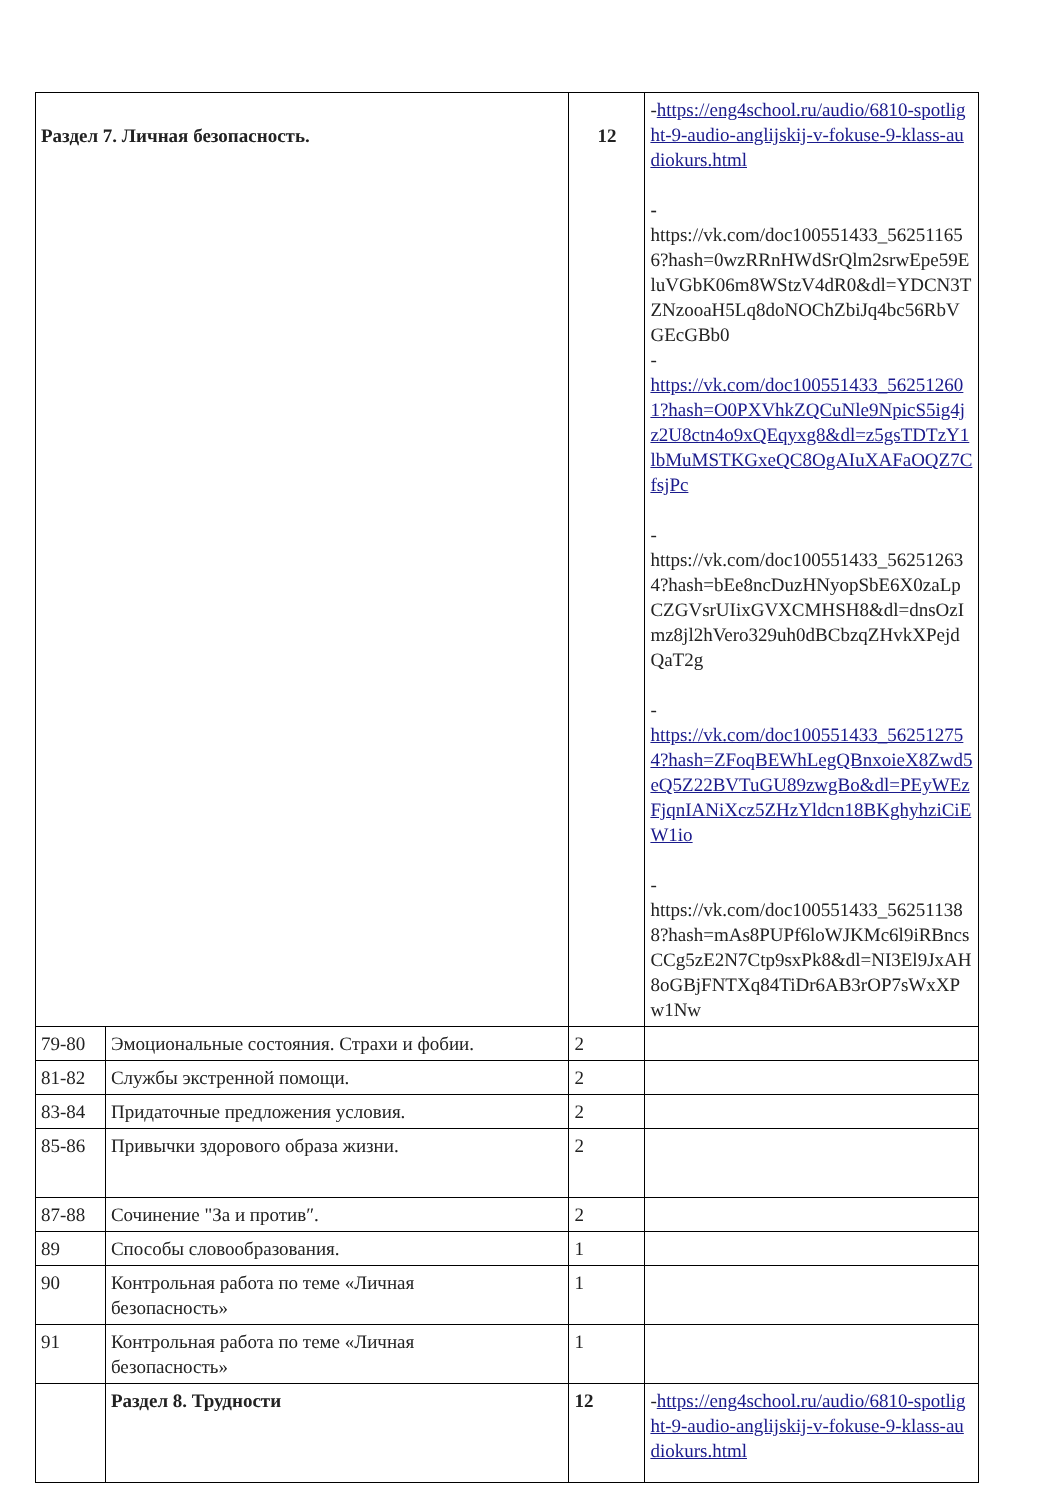| Раздел 7. Личная безопасность. | | 12 | - https://eng4school.ru/audio/6810-spotlight-9-audio-anglijskij-v-fokuse-9-klass-audiokurs.html - https://vk.com/doc100551433_562511656?hash=0wzRRnHWdSrQlm2srwEpe59EluVGbK06m8WStzV4dR0&dl=YDCN3TZNzooaH5Lq8doNOChZbiJq4bc56RbVGEcGBb0 - https://vk.com/doc100551433_562512601?hash=O0PXVhkZQCuNle9NpicS5ig4jz2U8ctn4o9xQEqyxg8&dl=z5gsTDTzY1lbMuMSTKGxeQC8OgAIuXAFaOQZ7CfsjPc - https://vk.com/doc100551433_562512634?hash=bEe8ncDuzHNyopSbE6X0zaLpCZGVsrUIixGVXCMHSH8&dl=dnsOzImz8jl2hVero329uh0dBCbzqZHvkXPejdQaT2g - https://vk.com/doc100551433_562512754?hash=ZFoqBEWhLegQBnxoieX8Zwd5eQ5Z22BVTuGU89zwgBo&dl=PEyWEzFjqnIANiXcz5ZHzYldcn18BKghyhziCiEW1io - https://vk.com/doc100551433_562511388?hash=mAs8PUPf6loWJKMc6l9iRBncsCCg5zE2N7Ctp9sxPk8&dl=NI3El9JxAH8oGBjFNTXq84TiDr6AB3rOP7sWxXPw1Nw |
| 79-80 | Эмоциональные состояния. Страхи и фобии. | 2 | |
| 81-82 | Службы экстренной помощи. | 2 | |
| 83-84 | Придаточные предложения условия. | 2 | |
| 85-86 | Привычки здорового образа жизни. | 2 | |
| 87-88 | Сочинение "За и против″. | 2 | |
| 89 | Способы словообразования. | 1 | |
| 90 | Контрольная работа по теме «Личная безопасность» | 1 | |
| 91 | Контрольная работа по теме «Личная безопасность» | 1 | |
| | Раздел 8. Трудности | 12 | - https://eng4school.ru/audio/6810-spotlight-9-audio-anglijskij-v-fokuse-9-klass-audiokurs.html |